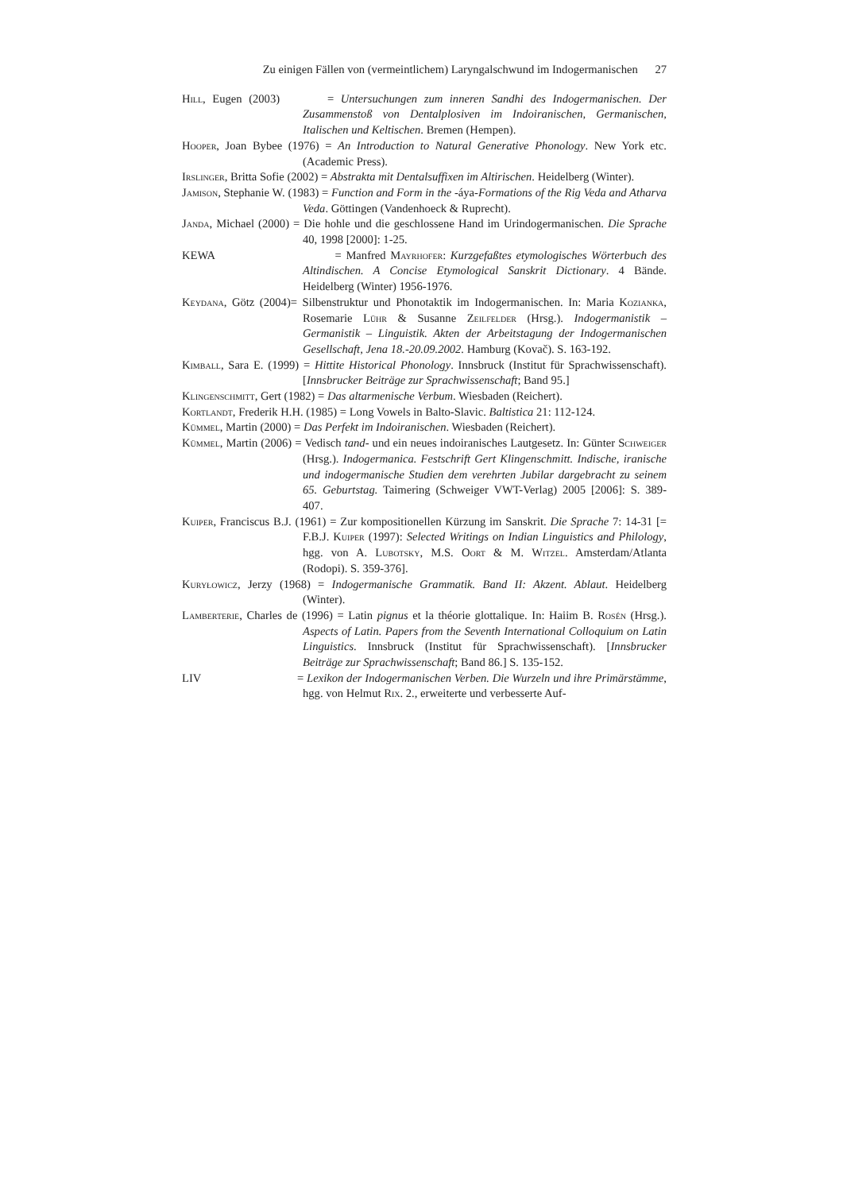Zu einigen Fällen von (vermeintlichem) Laryngalschwund im Indogermanischen 27
Hill, Eugen (2003) = Untersuchungen zum inneren Sandhi des Indogermanischen. Der Zusammenstoß von Dentalplosiven im Indoiranischen, Germanischen, Italischen und Keltischen. Bremen (Hempen).
Hooper, Joan Bybee (1976) = An Introduction to Natural Generative Phonology. New York etc. (Academic Press).
Irslinger, Britta Sofie (2002) = Abstrakta mit Dentalsuffixen im Altirischen. Heidelberg (Winter).
Jamison, Stephanie W. (1983) = Function and Form in the -áya-Formations of the Rig Veda and Atharva Veda. Göttingen (Vandenhoeck & Ruprecht).
Janda, Michael (2000) = Die hohle und die geschlossene Hand im Urindogermanischen. Die Sprache 40, 1998 [2000]: 1-25.
KEWA = Manfred Mayrhofer: Kurzgefaßtes etymologisches Wörterbuch des Altindischen. A Concise Etymological Sanskrit Dictionary. 4 Bände. Heidelberg (Winter) 1956-1976.
Keydana, Götz (2004)= Silbenstruktur und Phonotaktik im Indogermanischen. In: Maria Kozianka, Rosemarie Lühr & Susanne Zeilfelder (Hrsg.). Indogermanistik – Germanistik – Linguistik. Akten der Arbeitstagung der Indogermanischen Gesellschaft, Jena 18.-20.09.2002. Hamburg (Kovač). S. 163-192.
Kimball, Sara E. (1999) = Hittite Historical Phonology. Innsbruck (Institut für Sprachwissenschaft). [Innsbrucker Beiträge zur Sprachwissenschaft; Band 95.]
Klingenschmitt, Gert (1982) = Das altarmenische Verbum. Wiesbaden (Reichert).
Kortlandt, Frederik H.H. (1985) = Long Vowels in Balto-Slavic. Baltistica 21: 112-124.
Kümmel, Martin (2000) = Das Perfekt im Indoiranischen. Wiesbaden (Reichert).
Kümmel, Martin (2006) = Vedisch tand- und ein neues indoiranisches Lautgesetz. In: Günter Schweiger (Hrsg.). Indogermanica. Festschrift Gert Klingenschmitt. Indische, iranische und indogermanische Studien dem verehrten Jubilar dargebracht zu seinem 65. Geburtstag. Taimering (Schweiger VWT-Verlag) 2005 [2006]: S. 389-407.
Kuiper, Franciscus B.J. (1961) = Zur kompositionellen Kürzung im Sanskrit. Die Sprache 7: 14-31 [= F.B.J. Kuiper (1997): Selected Writings on Indian Linguistics and Philology, hgg. von A. Lubotsky, M.S. Oort & M. Witzel. Amsterdam/Atlanta (Rodopi). S. 359-376].
Kuryłowicz, Jerzy (1968) = Indogermanische Grammatik. Band II: Akzent. Ablaut. Heidelberg (Winter).
Lamberterie, Charles de (1996) = Latin pignus et la théorie glottalique. In: Haiim B. Rosén (Hrsg.). Aspects of Latin. Papers from the Seventh International Colloquium on Latin Linguistics. Innsbruck (Institut für Sprachwissenschaft). [Innsbrucker Beiträge zur Sprachwissenschaft; Band 86.] S. 135-152.
LIV = Lexikon der Indogermanischen Verben. Die Wurzeln und ihre Primärstämme, hgg. von Helmut Rix. 2., erweiterte und verbesserte Auf-